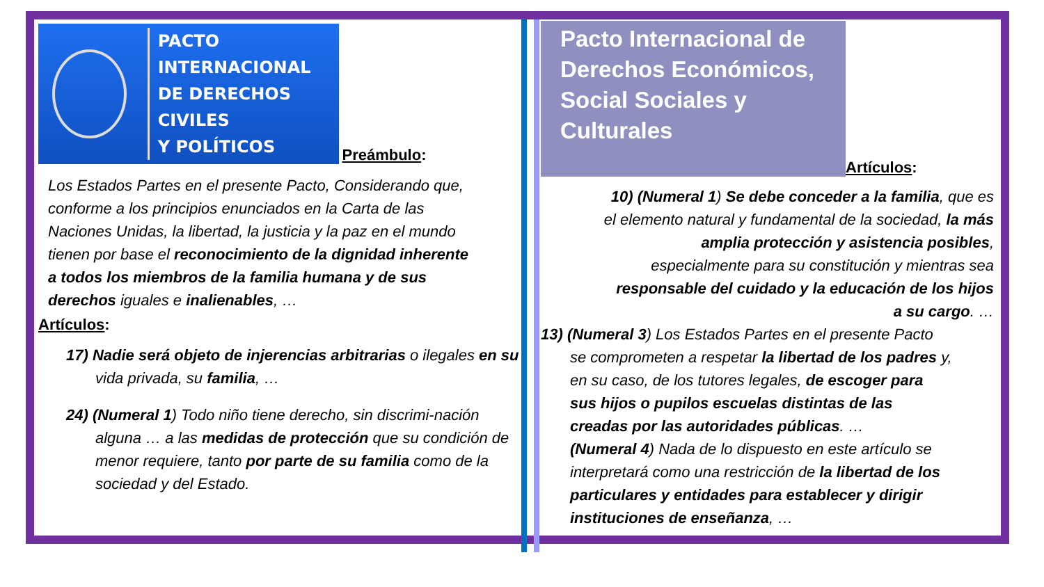PACTO INTERNACIONAL
DE DERECHOS CIVILES
Y POLÍTICOS
Preámbulo:
Los Estados Partes en el presente Pacto, Considerando que, conforme a los principios enunciados en la Carta de las Naciones Unidas, la libertad, la justicia y la paz en el mundo tienen por base el reconocimiento de la dignidad inherente a todos los miembros de la familia humana y de sus derechos iguales e inalienables, …
Artículos:
17) Nadie será objeto de injerencias arbitrarias o ilegales en su vida privada, su familia, …
24) (Numeral 1) Todo niño tiene derecho, sin discrimi-nación alguna … a las medidas de protección que su condición de menor requiere, tanto por parte de su familia como de la sociedad y del Estado.
Pacto Internacional de Derechos Económicos, Social Sociales y Culturales
Artículos:
10) (Numeral 1) Se debe conceder a la familia, que es el elemento natural y fundamental de la sociedad, la más amplia protección y asistencia posibles, especialmente para su constitución y mientras sea responsable del cuidado y la educación de los hijos a su cargo. …
13) (Numeral 3) Los Estados Partes en el presente Pacto se comprometen a respetar la libertad de los padres y, en su caso, de los tutores legales, de escoger para sus hijos o pupilos escuelas distintas de las creadas por las autoridades públicas. …
(Numeral 4) Nada de lo dispuesto en este artículo se interpretará como una restricción de la libertad de los particulares y entidades para establecer y dirigir instituciones de enseñanza, …